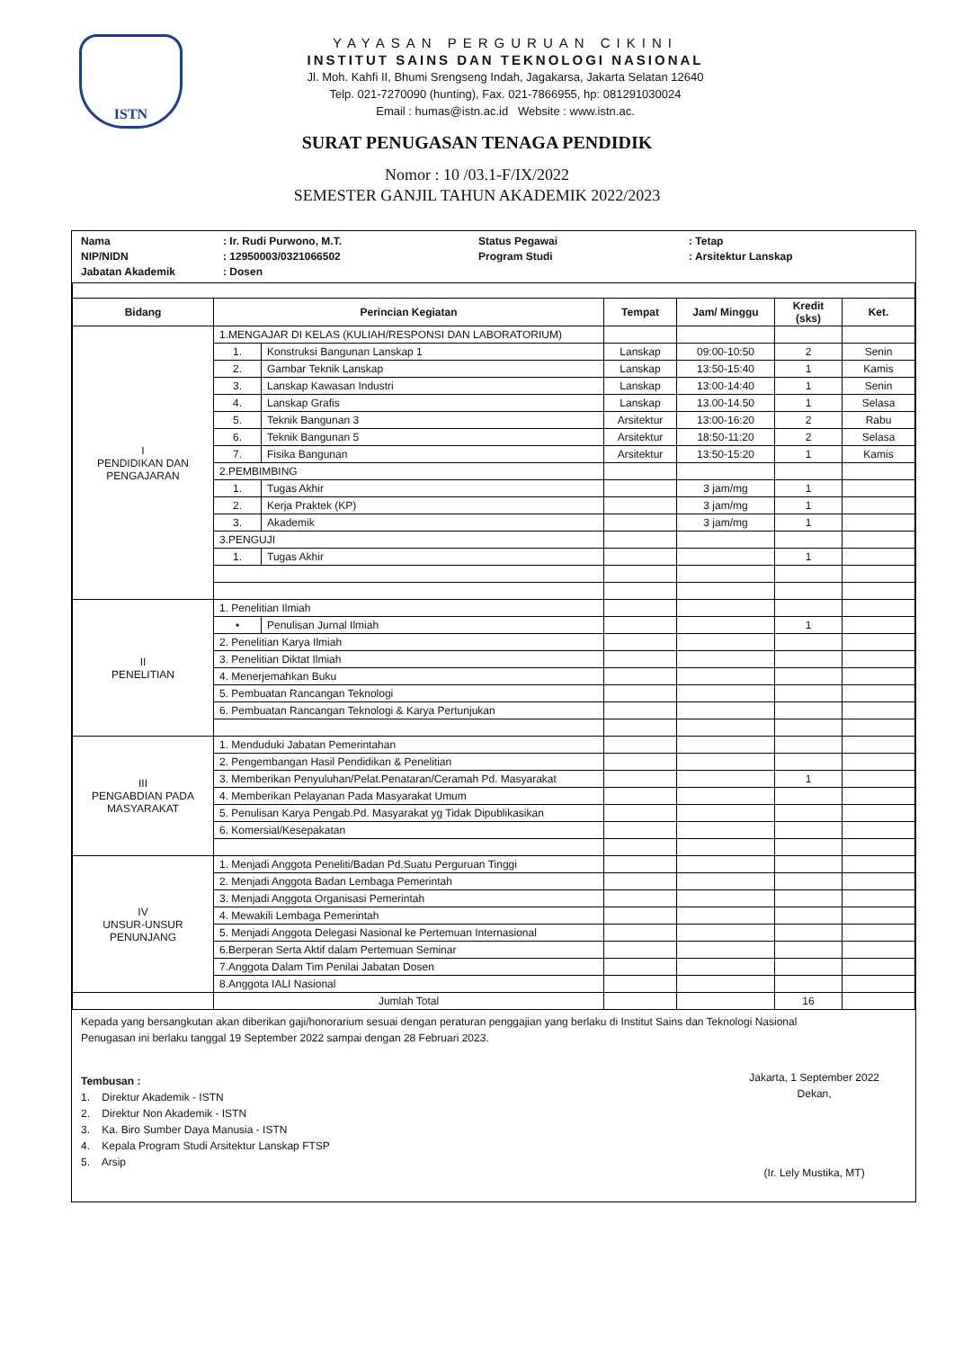ISTN
YAYASAN PERGURUAN CIKINI
INSTITUT SAINS DAN TEKNOLOGI NASIONAL
Jl. Moh. Kahfi II, Bhumi Srengseng Indah, Jagakarsa, Jakarta Selatan 12640
Telp. 021-7270090 (hunting), Fax. 021-7866955, hp: 081291030024
Email : humas@istn.ac.id Website : www.istn.ac.
SURAT PENUGASAN TENAGA PENDIDIK
Nomor : 10 /03.1-F/IX/2022
SEMESTER GANJIL TAHUN AKADEMIK 2022/2023
Nama: Ir. Rudi Purwono, M.T. Status Pegawai: Tetap NIP/NIDN: 12950003/0321066502 Program Studi: Arsitektur Lanskap Jabatan Akademik: Dosen
| Bidang | Perincian Kegiatan | | Tempat | Jam/ Minggu | Kredit (sks) | Ket. |
| --- | --- | --- | --- | --- | --- | --- |
| I PENDIDIKAN DAN PENGAJARAN | 1.MENGAJAR DI KELAS (KULIAH/RESPONSI DAN LABORATORIUM) | | | | | |
| | 1. | Konstruksi Bangunan Lanskap 1 | Lanskap | 09:00-10:50 | 2 | Senin |
| | 2. | Gambar Teknik Lanskap | Lanskap | 13:50-15:40 | 1 | Kamis |
| | 3. | Lanskap Kawasan Industri | Lanskap | 13:00-14:40 | 1 | Senin |
| | 4. | Lanskap Grafis | Lanskap | 13.00-14.50 | 1 | Selasa |
| | 5. | Teknik Bangunan 3 | Arsitektur | 13:00-16:20 | 2 | Rabu |
| | 6. | Teknik Bangunan 5 | Arsitektur | 18:50-11:20 | 2 | Selasa |
| | 7. | Fisika Bangunan | Arsitektur | 13:50-15:20 | 1 | Kamis |
| | 2.PEMBIMBING | | | | | |
| | 1. | Tugas Akhir | | 3 jam/mg | 1 | |
| | 2. | Kerja Praktek (KP) | | 3 jam/mg | 1 | |
| | 3. | Akademik | | 3 jam/mg | 1 | |
| | 3.PENGUJI | | | | | |
| | 1. | Tugas Akhir | | | 1 | |
| II PENELITIAN | 1. Penelitian Ilmiah | | | | | |
| | • | Penulisan Jurnal Ilmiah | | | 1 | |
| | 2. Penelitian Karya Ilmiah | | | | | |
| | 3. Penelitian Diktat Ilmiah | | | | | |
| | 4. Menerjemahkan Buku | | | | | |
| | 5. Pembuatan Rancangan Teknologi | | | | | |
| | 6. Pembuatan Rancangan Teknologi & Karya Pertunjukan | | | | | |
| III PENGABDIAN PADA MASYARAKAT | 1. Menduduki Jabatan Pemerintahan | | | | | |
| | 2. Pengembangan Hasil Pendidikan & Penelitian | | | | | |
| | 3. Memberikan Penyuluhan/Pelat.Penataran/Ceramah Pd. Masyarakat | | | | 1 | |
| | 4. Memberikan Pelayanan Pada Masyarakat Umum | | | | | |
| | 5. Penulisan Karya Pengab.Pd. Masyarakat yg Tidak Dipublikasikan | | | | | |
| | 6. Komersial/Kesepakatan | | | | | |
| IV UNSUR-UNSUR PENUNJANG | 1. Menjadi Anggota Peneliti/Badan Pd.Suatu Perguruan Tinggi | | | | | |
| | 2. Menjadi Anggota Badan Lembaga Pemerintah | | | | | |
| | 3. Menjadi Anggota Organisasi Pemerintah | | | | | |
| | 4. Mewakili Lembaga Pemerintah | | | | | |
| | 5. Menjadi Anggota Delegasi Nasional ke Pertemuan Internasional | | | | | |
| | 6.Berperan Serta Aktif dalam Pertemuan Seminar | | | | | |
| | 7.Anggota Dalam Tim Penilai Jabatan Dosen | | | | | |
| | 8.Anggota IALI Nasional | | | | | |
| | Jumlah Total | | | | 16 | |
Kepada yang bersangkutan akan diberikan gaji/honorarium sesuai dengan peraturan penggajian yang berlaku di Institut Sains dan Teknologi Nasional
Penugasan ini berlaku tanggal 19 September 2022 sampai dengan 28 Februari 2023.
Tembusan :
1. Direktur Akademik - ISTN
2. Direktur Non Akademik - ISTN
3. Ka. Biro Sumber Daya Manusia - ISTN
4. Kepala Program Studi Arsitektur Lanskap FTSP
5. Arsip
Jakarta, 1 September 2022
Dekan,
(Ir. Lely Mustika, MT)